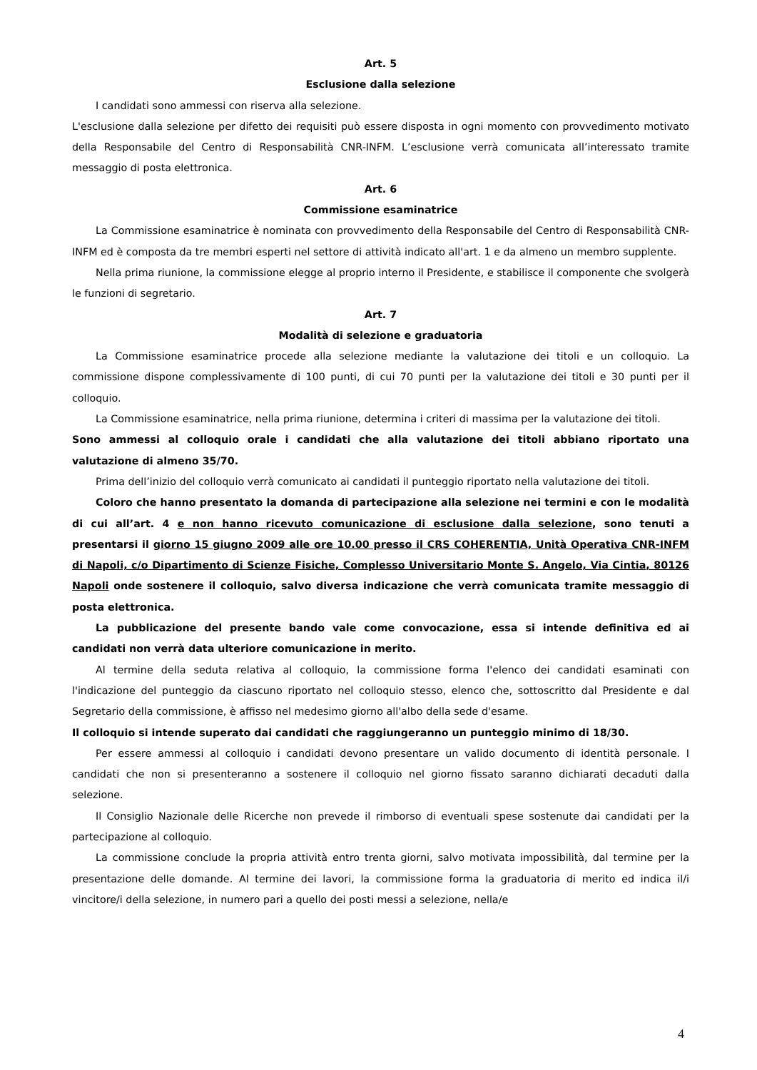Art. 5
Esclusione dalla selezione
I candidati sono ammessi con riserva alla selezione.
L'esclusione dalla selezione per difetto dei requisiti può essere disposta in ogni momento con provvedimento motivato della Responsabile del Centro di Responsabilità CNR-INFM. L’esclusione verrà comunicata all’interessato tramite messaggio di posta elettronica.
Art. 6
Commissione esaminatrice
La Commissione esaminatrice è nominata con provvedimento della Responsabile del Centro di Responsabilità CNR-INFM ed è composta da tre membri esperti nel settore di attività indicato all'art. 1 e da almeno un membro supplente.
Nella prima riunione, la commissione elegge al proprio interno il Presidente, e stabilisce il componente che svolgerà le funzioni di segretario.
Art. 7
Modalità di selezione e graduatoria
La Commissione esaminatrice procede alla selezione mediante la valutazione dei titoli e un colloquio. La commissione dispone complessivamente di 100 punti, di cui 70 punti per la valutazione dei titoli e 30 punti per il colloquio.
La Commissione esaminatrice, nella prima riunione, determina i criteri di massima per la valutazione dei titoli.
Sono ammessi al colloquio orale i candidati che alla valutazione dei titoli abbiano riportato una valutazione di almeno 35/70.
Prima dell’inizio del colloquio verrà comunicato ai candidati il punteggio riportato nella valutazione dei titoli.
Coloro che hanno presentato la domanda di partecipazione alla selezione nei termini e con le modalità di cui all’art. 4 e non hanno ricevuto comunicazione di esclusione dalla selezione, sono tenuti a presentarsi il giorno 15 giugno 2009 alle ore 10.00 presso il CRS COHERENTIA, Unità Operativa CNR-INFM di Napoli, c/o Dipartimento di Scienze Fisiche, Complesso Universitario Monte S. Angelo, Via Cintia, 80126 Napoli onde sostenere il colloquio, salvo diversa indicazione che verrà comunicata tramite messaggio di posta elettronica.
La pubblicazione del presente bando vale come convocazione, essa si intende definitiva ed ai candidati non verrà data ulteriore comunicazione in merito.
Al termine della seduta relativa al colloquio, la commissione forma l'elenco dei candidati esaminati con l'indicazione del punteggio da ciascuno riportato nel colloquio stesso, elenco che, sottoscritto dal Presidente e dal Segretario della commissione, è affisso nel medesimo giorno all'albo della sede d'esame.
Il colloquio si intende superato dai candidati che raggiungeranno un punteggio minimo di 18/30.
Per essere ammessi al colloquio i candidati devono presentare un valido documento di identità personale. I candidati che non si presenteranno a sostenere il colloquio nel giorno fissato saranno dichiarati decaduti dalla selezione.
Il Consiglio Nazionale delle Ricerche non prevede il rimborso di eventuali spese sostenute dai candidati per la partecipazione al colloquio.
La commissione conclude la propria attività entro trenta giorni, salvo motivata impossibilità, dal termine per la presentazione delle domande. Al termine dei lavori, la commissione forma la graduatoria di merito ed indica il/i vincitore/i della selezione, in numero pari a quello dei posti messi a selezione, nella/e
4